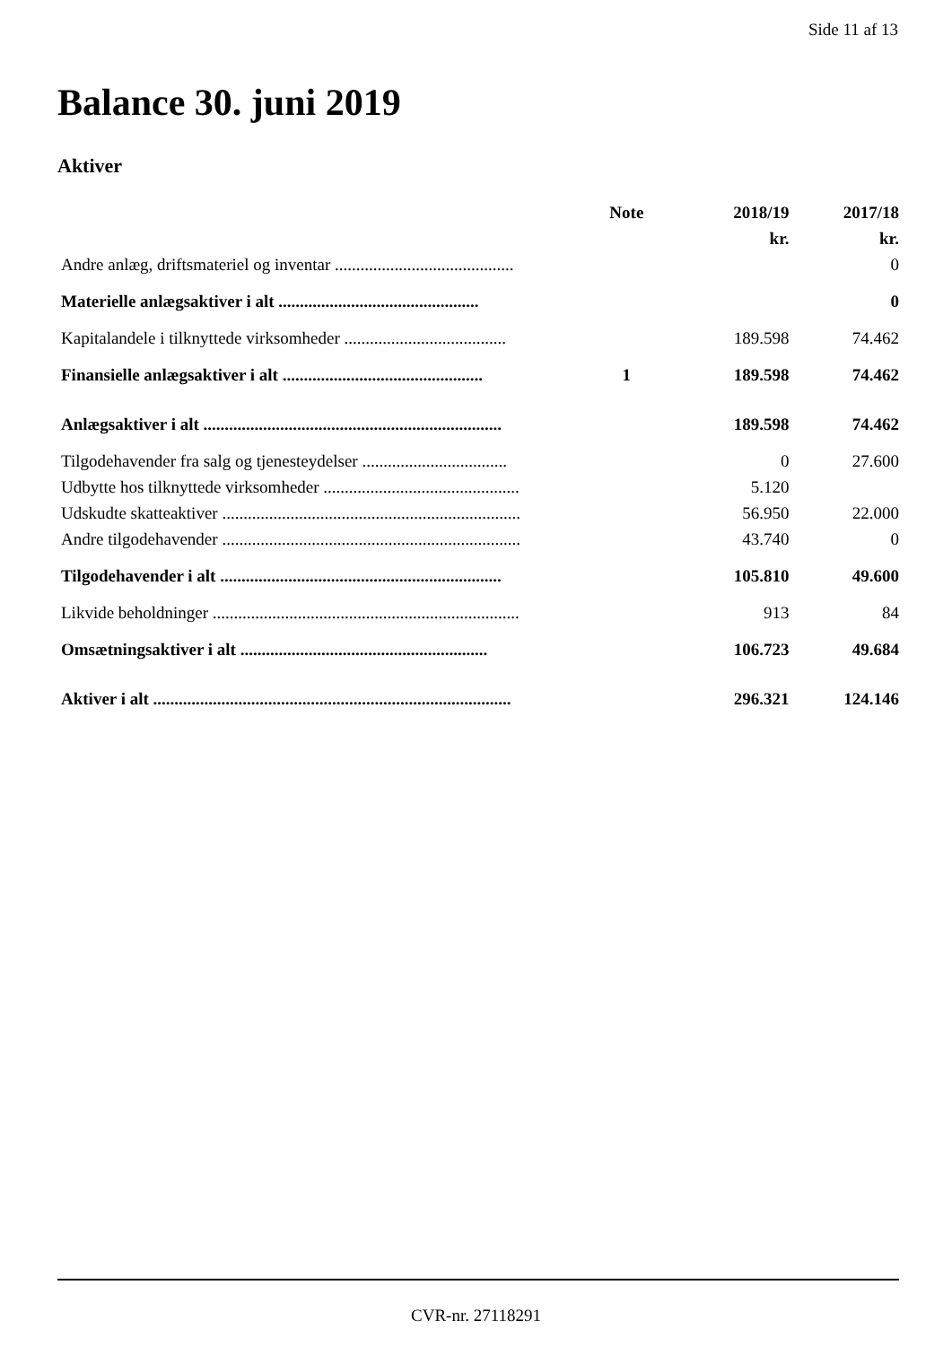Side 11 af 13
Balance 30. juni 2019
Aktiver
| | Note | 2018/19 | 2017/18 |
| --- | --- | --- | --- |
| | | kr. | kr. |
| Andre anlæg, driftsmateriel og inventar .......................................... | | | 0 |
| Materielle anlægsaktiver i alt ............................................... | | | 0 |
| Kapitalandele i tilknyttede virksomheder ...................................... | | 189.598 | 74.462 |
| Finansielle anlægsaktiver i alt ............................................... | 1 | 189.598 | 74.462 |
| Anlægsaktiver i alt ...................................................................... | | 189.598 | 74.462 |
| Tilgodehavender fra salg og tjenesteydelser .................................. | | 0 | 27.600 |
| Udbytte hos tilknyttede virksomheder .............................................. | | 5.120 | |
| Udskudte skatteaktiver ...................................................................... | | 56.950 | 22.000 |
| Andre tilgodehavender ...................................................................... | | 43.740 | 0 |
| Tilgodehavender i alt .................................................................. | | 105.810 | 49.600 |
| Likvide beholdninger ........................................................................ | | 913 | 84 |
| Omsætningsaktiver i alt .......................................................... | | 106.723 | 49.684 |
| Aktiver i alt .................................................................................... | | 296.321 | 124.146 |
CVR-nr. 27118291